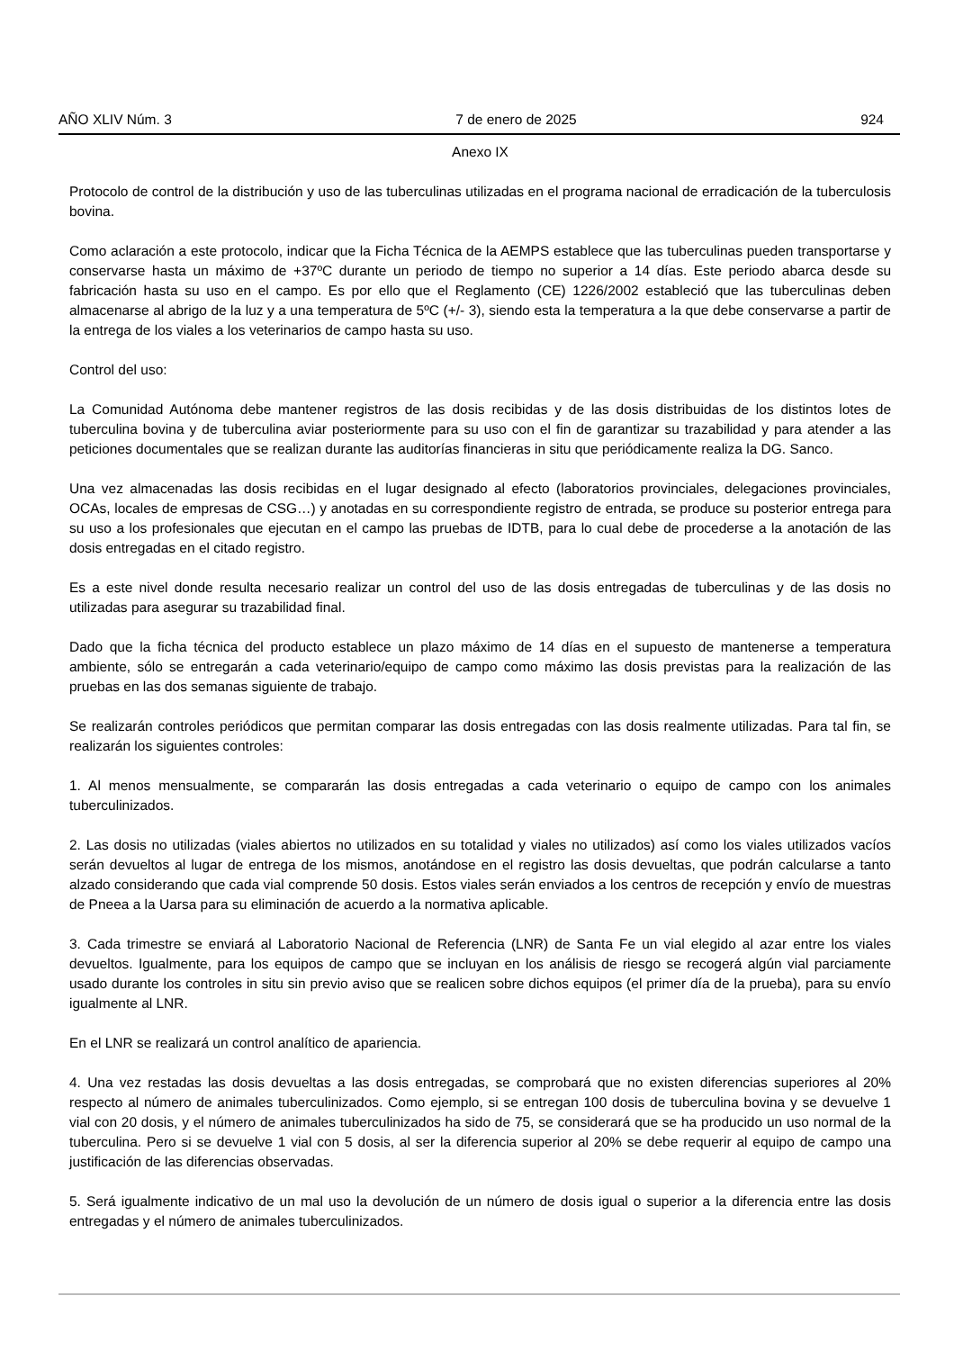AÑO XLIV Núm. 3 7 de enero de 2025 924
Anexo IX
Protocolo de control de la distribución y uso de las tuberculinas utilizadas en el programa nacional de erradicación de la tuberculosis bovina.
Como aclaración a este protocolo, indicar que la Ficha Técnica de la AEMPS establece que las tuberculinas pueden transportarse y conservarse hasta un máximo de +37ºC durante un periodo de tiempo no superior a 14 días. Este periodo abarca desde su fabricación hasta su uso en el campo. Es por ello que el Reglamento (CE) 1226/2002 estableció que las tuberculinas deben almacenarse al abrigo de la luz y a una temperatura de 5ºC (+/- 3), siendo esta la temperatura a la que debe conservarse a partir de la entrega de los viales a los veterinarios de campo hasta su uso.
Control del uso:
La Comunidad Autónoma debe mantener registros de las dosis recibidas y de las dosis distribuidas de los distintos lotes de tuberculina bovina y de tuberculina aviar posteriormente para su uso con el fin de garantizar su trazabilidad y para atender a las peticiones documentales que se realizan durante las auditorías financieras in situ que periódicamente realiza la DG. Sanco.
Una vez almacenadas las dosis recibidas en el lugar designado al efecto (laboratorios provinciales, delegaciones provinciales, OCAs, locales de empresas de CSG…) y anotadas en su correspondiente registro de entrada, se produce su posterior entrega para su uso a los profesionales que ejecutan en el campo las pruebas de IDTB, para lo cual debe de procederse a la anotación de las dosis entregadas en el citado registro.
Es a este nivel donde resulta necesario realizar un control del uso de las dosis entregadas de tuberculinas y de las dosis no utilizadas para asegurar su trazabilidad final.
Dado que la ficha técnica del producto establece un plazo máximo de 14 días en el supuesto de mantenerse a temperatura ambiente, sólo se entregarán a cada veterinario/equipo de campo como máximo las dosis previstas para la realización de las pruebas en las dos semanas siguiente de trabajo.
Se realizarán controles periódicos que permitan comparar las dosis entregadas con las dosis realmente utilizadas. Para tal fin, se realizarán los siguientes controles:
1. Al menos mensualmente, se compararán las dosis entregadas a cada veterinario o equipo de campo con los animales tuberculinizados.
2. Las dosis no utilizadas (viales abiertos no utilizados en su totalidad y viales no utilizados) así como los viales utilizados vacíos serán devueltos al lugar de entrega de los mismos, anotándose en el registro las dosis devueltas, que podrán calcularse a tanto alzado considerando que cada vial comprende 50 dosis. Estos viales serán enviados a los centros de recepción y envío de muestras de Pneea a la Uarsa para su eliminación de acuerdo a la normativa aplicable.
3. Cada trimestre se enviará al Laboratorio Nacional de Referencia (LNR) de Santa Fe un vial elegido al azar entre los viales devueltos. Igualmente, para los equipos de campo que se incluyan en los análisis de riesgo se recogerá algún vial parciamente usado durante los controles in situ sin previo aviso que se realicen sobre dichos equipos (el primer día de la prueba), para su envío igualmente al LNR.
En el LNR se realizará un control analítico de apariencia.
4. Una vez restadas las dosis devueltas a las dosis entregadas, se comprobará que no existen diferencias superiores al 20% respecto al número de animales tuberculinizados. Como ejemplo, si se entregan 100 dosis de tuberculina bovina y se devuelve 1 vial con 20 dosis, y el número de animales tuberculinizados ha sido de 75, se considerará que se ha producido un uso normal de la tuberculina. Pero si se devuelve 1 vial con 5 dosis, al ser la diferencia superior al 20% se debe requerir al equipo de campo una justificación de las diferencias observadas.
5. Será igualmente indicativo de un mal uso la devolución de un número de dosis igual o superior a la diferencia entre las dosis entregadas y el número de animales tuberculinizados.